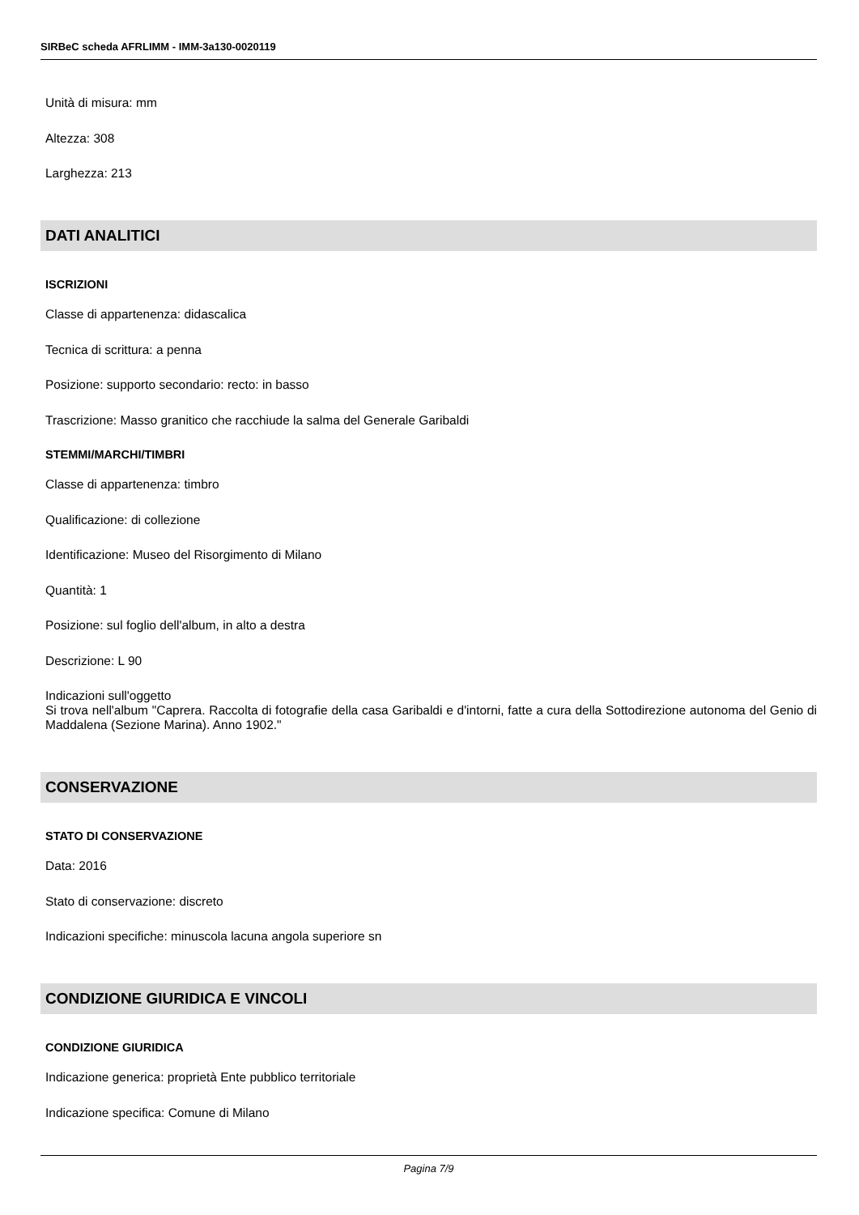SIRBeC scheda AFRLIMM - IMM-3a130-0020119
Unità di misura: mm
Altezza: 308
Larghezza: 213
DATI ANALITICI
ISCRIZIONI
Classe di appartenenza: didascalica
Tecnica di scrittura: a penna
Posizione: supporto secondario: recto: in basso
Trascrizione: Masso granitico che racchiude la salma del Generale Garibaldi
STEMMI/MARCHI/TIMBRI
Classe di appartenenza: timbro
Qualificazione: di collezione
Identificazione: Museo del Risorgimento di Milano
Quantità: 1
Posizione: sul foglio dell'album, in alto a destra
Descrizione: L 90
Indicazioni sull'oggetto
Si trova nell'album "Caprera. Raccolta di fotografie della casa Garibaldi e d'intorni, fatte a cura della Sottodirezione autonoma del Genio di Maddalena (Sezione Marina). Anno 1902."
CONSERVAZIONE
STATO DI CONSERVAZIONE
Data: 2016
Stato di conservazione: discreto
Indicazioni specifiche: minuscola lacuna angola superiore sn
CONDIZIONE GIURIDICA E VINCOLI
CONDIZIONE GIURIDICA
Indicazione generica: proprietà Ente pubblico territoriale
Indicazione specifica: Comune di Milano
Pagina 7/9